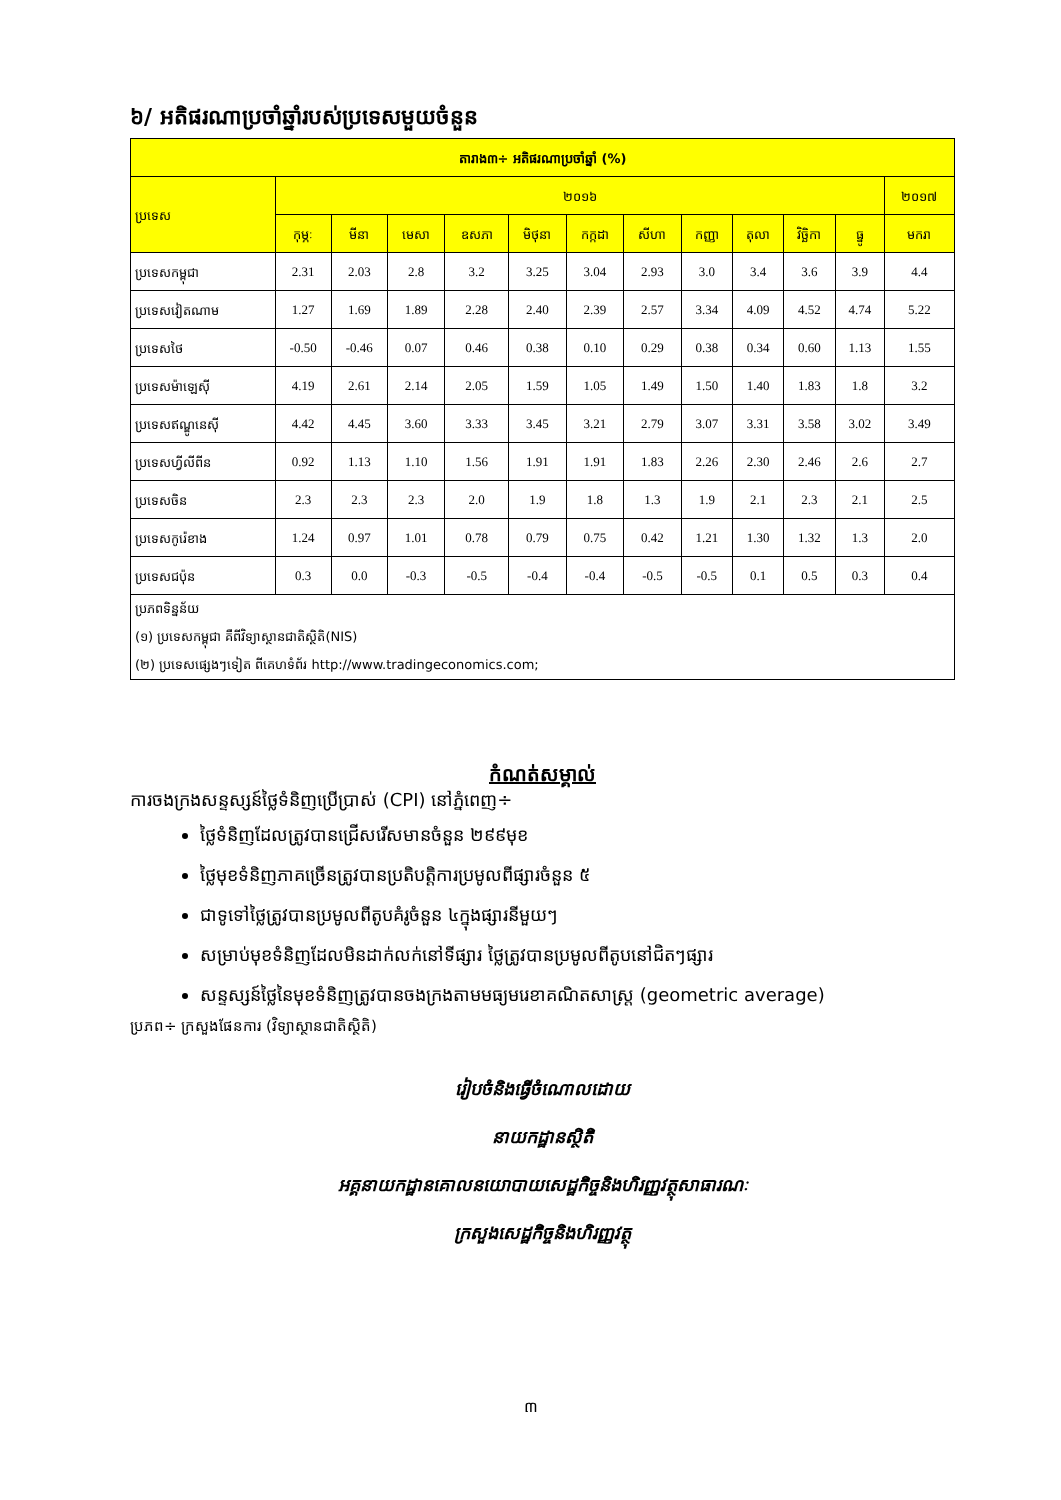៦/ អតិផរណាប្រចាំឆ្នាំរបស់ប្រទេសមួយចំនួន
| តារាង៣÷ អតិផរណាប្រចាំឆ្នាំ (%) | | | | | | | | | | | | |
| --- | --- | --- | --- | --- | --- | --- | --- | --- | --- | --- | --- | --- |
| ប្រទេស | ២០១៦ | | | | | | | | | | | ២០១៧ |
| | កុម្ភៈ | មីនា | មេសា | ឧសភា | មិថុនា | កក្កដា | សីហា | កញ្ញា | តុលា | វិច្ឆិកា | ធ្នូ | មករា |
| ប្រទេសកម្ពុជា | 2.31 | 2.03 | 2.8 | 3.2 | 3.25 | 3.04 | 2.93 | 3.0 | 3.4 | 3.6 | 3.9 | 4.4 |
| ប្រទេសវៀតណាម | 1.27 | 1.69 | 1.89 | 2.28 | 2.40 | 2.39 | 2.57 | 3.34 | 4.09 | 4.52 | 4.74 | 5.22 |
| ប្រទេសថៃ | -0.50 | -0.46 | 0.07 | 0.46 | 0.38 | 0.10 | 0.29 | 0.38 | 0.34 | 0.60 | 1.13 | 1.55 |
| ប្រទេសម៉ាឡេស៊ី | 4.19 | 2.61 | 2.14 | 2.05 | 1.59 | 1.05 | 1.49 | 1.50 | 1.40 | 1.83 | 1.8 | 3.2 |
| ប្រទេសឥណ្ឌូនេស៊ី | 4.42 | 4.45 | 3.60 | 3.33 | 3.45 | 3.21 | 2.79 | 3.07 | 3.31 | 3.58 | 3.02 | 3.49 |
| ប្រទេសហ្វីលីពីន | 0.92 | 1.13 | 1.10 | 1.56 | 1.91 | 1.91 | 1.83 | 2.26 | 2.30 | 2.46 | 2.6 | 2.7 |
| ប្រទេសចិន | 2.3 | 2.3 | 2.3 | 2.0 | 1.9 | 1.8 | 1.3 | 1.9 | 2.1 | 2.3 | 2.1 | 2.5 |
| ប្រទេសកូរ៉េខាង | 1.24 | 0.97 | 1.01 | 0.78 | 0.79 | 0.75 | 0.42 | 1.21 | 1.30 | 1.32 | 1.3 | 2.0 |
| ប្រទេសជប៉ុន | 0.3 | 0.0 | -0.3 | -0.5 | -0.4 | -0.4 | -0.5 | -0.5 | 0.1 | 0.5 | 0.3 | 0.4 |
| ប្រភពទិន្នន័យ (១) ប្រទេសកម្ពុជា គឺពីវិទ្យាស្ថានជាតិស្ថិតិ(NIS) (២) ប្រទេសផ្សេងៗទៀត ពីគេហទំព័រ http://www.tradingeconomics.com; | | | | | | | | | | | | |
កំណត់សម្គាល់
ការចងក្រងសន្ទស្សន៍ថ្លៃទំនិញប្រើប្រាស់ (CPI) នៅភ្នំពេញ÷
ថ្លៃទំនិញដែលត្រូវបានជ្រើសរើសមានចំនួន ២៩៩មុខ
ថ្លៃមុខទំនិញភាគច្រើនត្រូវបានប្រតិបត្តិការប្រមូលពីផ្សារចំនួន ៥
ជាទូទៅថ្លៃត្រូវបានប្រមូលពីតូបគំរូចំនួន ៤ក្នុងផ្សារនីមួយៗ
សម្រាប់មុខទំនិញដែលមិនដាក់លក់នៅទីផ្សារ ថ្លៃត្រូវបានប្រមូលពីតូបនៅជិតៗផ្សារ
សន្ទស្សន៍ថ្លៃនៃមុខទំនិញត្រូវបានចងក្រងតាមមធ្យមរេខាគណិតសាស្ត្រ (geometric average)
ប្រភព÷ ក្រសួងផែនការ (វិទ្យាស្ថានជាតិស្ថិតិ)
រៀបចំនិងធ្វើចំណោលដោយ
នាយកដ្ឋានស្ថិតិ
អគ្គនាយកដ្ឋានគោលនយោបាយសេដ្ឋកិច្ចនិងហិរញ្ញវត្ថុសាធារណៈ
ក្រសួងសេដ្ឋកិច្ចនិងហិរញ្ញវត្ថុ
៣